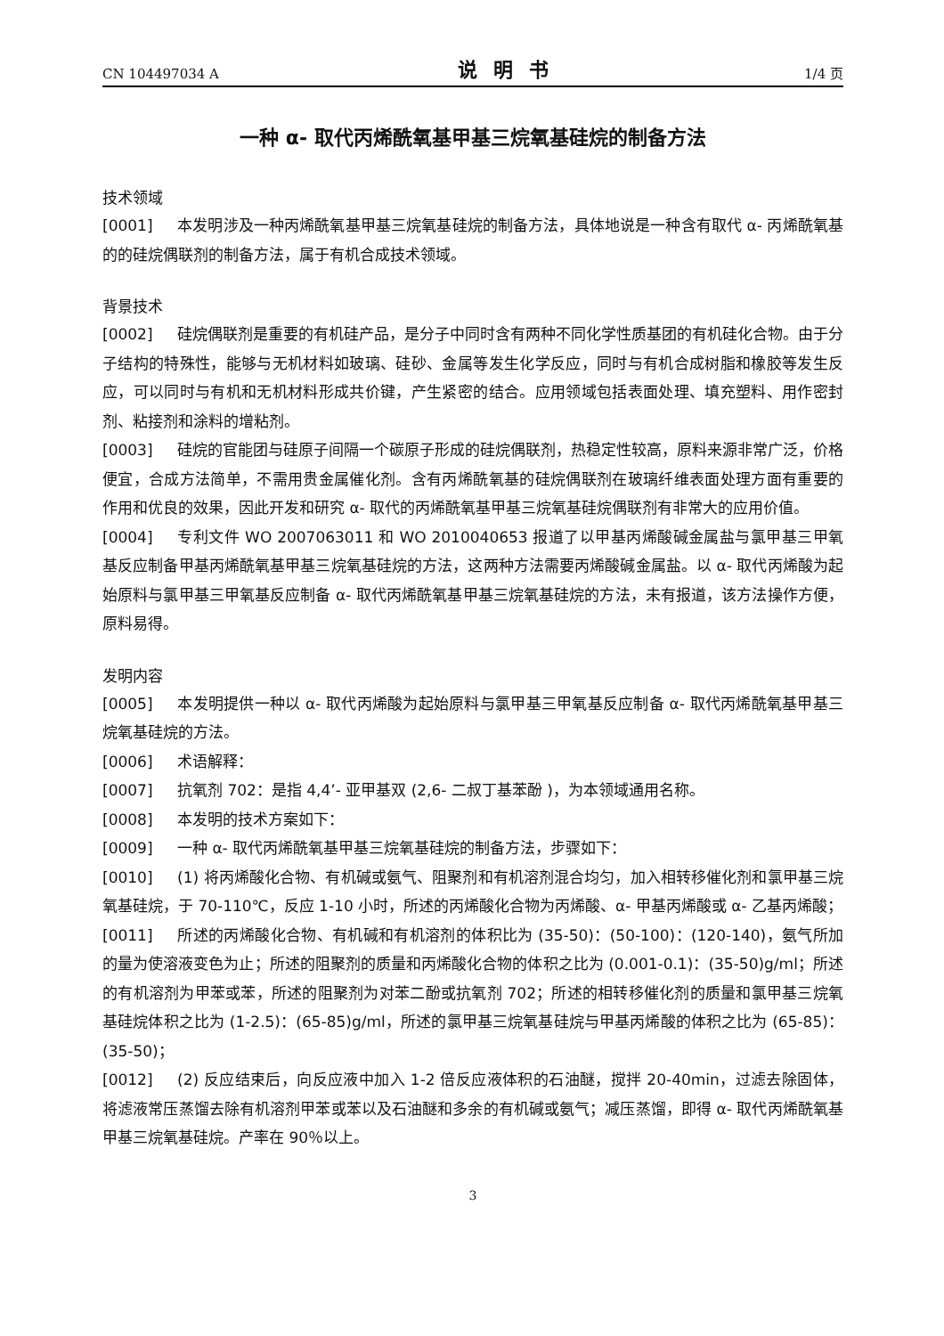CN 104497034 A 说明书 1/4 页
一种 α- 取代丙烯酰氧基甲基三烷氧基硅烷的制备方法
技术领域
[0001] 本发明涉及一种丙烯酰氧基甲基三烷氧基硅烷的制备方法，具体地说是一种含有取代 α- 丙烯酰氧基的的硅烷偶联剂的制备方法，属于有机合成技术领域。
背景技术
[0002] 硅烷偶联剂是重要的有机硅产品，是分子中同时含有两种不同化学性质基团的有机硅化合物。由于分子结构的特殊性，能够与无机材料如玻璃、硅砂、金属等发生化学反应，同时与有机合成树脂和橡胶等发生反应，可以同时与有机和无机材料形成共价键，产生紧密的结合。应用领域包括表面处理、填充塑料、用作密封剂、粘接剂和涂料的增粘剂。
[0003] 硅烷的官能团与硅原子间隔一个碳原子形成的硅烷偶联剂，热稳定性较高，原料来源非常广泛，价格便宜，合成方法简单，不需用贵金属催化剂。含有丙烯酰氧基的硅烷偶联剂在玻璃纤维表面处理方面有重要的作用和优良的效果，因此开发和研究 α- 取代的丙烯酰氧基甲基三烷氧基硅烷偶联剂有非常大的应用价值。
[0004] 专利文件 WO 2007063011 和 WO 2010040653 报道了以甲基丙烯酸碱金属盐与氯甲基三甲氧基反应制备甲基丙烯酰氧基甲基三烷氧基硅烷的方法，这两种方法需要丙烯酸碱金属盐。以 α- 取代丙烯酸为起始原料与氯甲基三甲氧基反应制备 α- 取代丙烯酰氧基甲基三烷氧基硅烷的方法，未有报道，该方法操作方便，原料易得。
发明内容
[0005] 本发明提供一种以 α- 取代丙烯酸为起始原料与氯甲基三甲氧基反应制备 α- 取代丙烯酰氧基甲基三烷氧基硅烷的方法。
[0006] 术语解释：
[0007] 抗氧剂 702：是指 4,4’- 亚甲基双 (2,6- 二叔丁基苯酚 )，为本领域通用名称。
[0008] 本发明的技术方案如下：
[0009] 一种 α- 取代丙烯酰氧基甲基三烷氧基硅烷的制备方法，步骤如下：
[0010] (1) 将丙烯酸化合物、有机碱或氨气、阻聚剂和有机溶剂混合均匀，加入相转移催化剂和氯甲基三烷氧基硅烷，于 70-110℃，反应 1-10 小时，所述的丙烯酸化合物为丙烯酸、α- 甲基丙烯酸或 α- 乙基丙烯酸；
[0011] 所述的丙烯酸化合物、有机碱和有机溶剂的体积比为 (35-50)：(50-100)：(120-140)，氨气所加的量为使溶液变色为止；所述的阻聚剂的质量和丙烯酸化合物的体积之比为 (0.001-0.1)：(35-50)g/ml；所述的有机溶剂为甲苯或苯，所述的阻聚剂为对苯二酚或抗氧剂 702；所述的相转移催化剂的质量和氯甲基三烷氧基硅烷体积之比为 (1-2.5)：(65-85)g/ml，所述的氯甲基三烷氧基硅烷与甲基丙烯酸的体积之比为 (65-85)：(35-50)；
[0012] (2) 反应结束后，向反应液中加入 1-2 倍反应液体积的石油醚，搅拌 20-40min，过滤去除固体，将滤液常压蒸馏去除有机溶剂甲苯或苯以及石油醚和多余的有机碱或氨气；减压蒸馏，即得 α- 取代丙烯酰氧基甲基三烷氧基硅烷。产率在 90％以上。
3